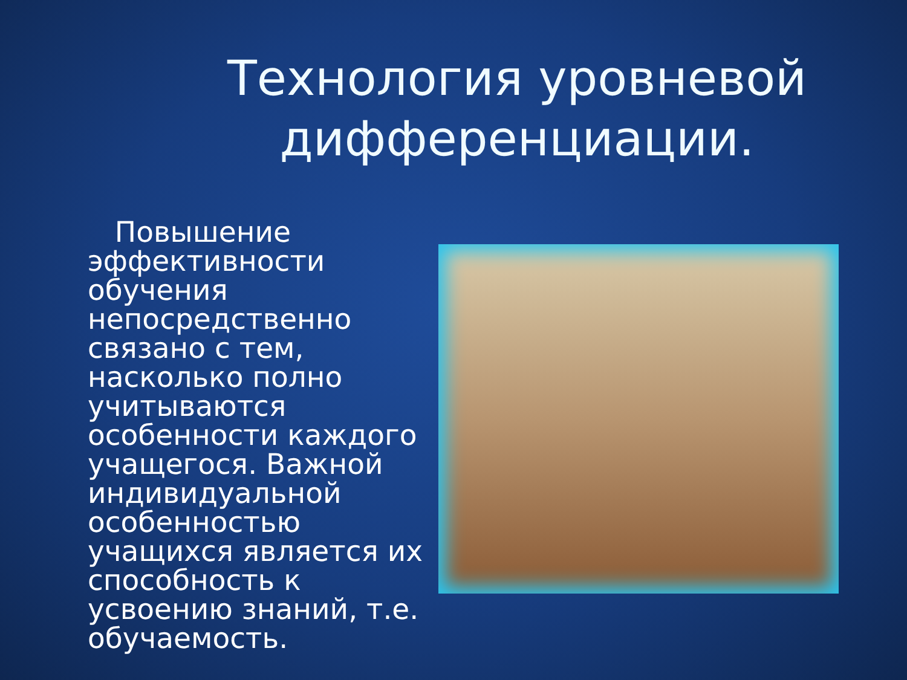Технология уровневой дифференциации.
Повышение эффективности обучения непосредственно связано с тем, насколько полно учитываются особенности каждого учащегося. Важной индивидуальной особенностью учащихся является их способность к усвоению знаний, т.е. обучаемость.